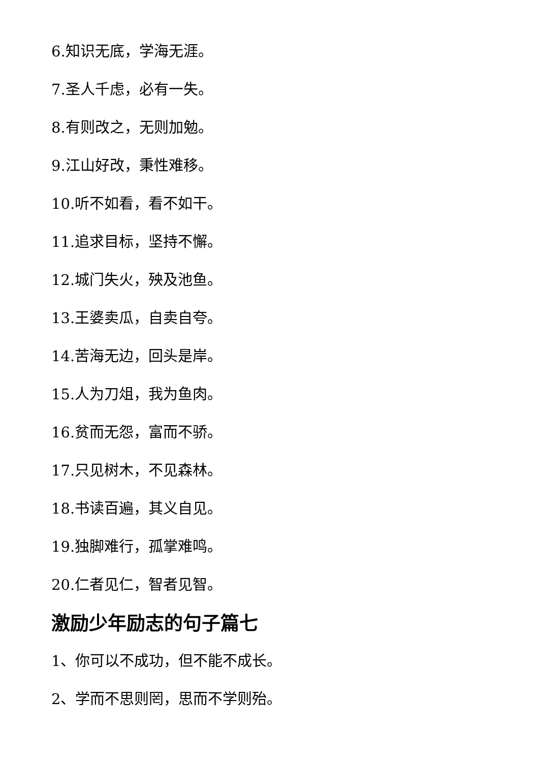6.知识无底，学海无涯。
7.圣人千虑，必有一失。
8.有则改之，无则加勉。
9.江山好改，秉性难移。
10.听不如看，看不如干。
11.追求目标，坚持不懈。
12.城门失火，殃及池鱼。
13.王婆卖瓜，自卖自夸。
14.苦海无边，回头是岸。
15.人为刀俎，我为鱼肉。
16.贫而无怨，富而不骄。
17.只见树木，不见森林。
18.书读百遍，其义自见。
19.独脚难行，孤掌难鸣。
20.仁者见仁，智者见智。
激励少年励志的句子篇七
1、你可以不成功，但不能不成长。
2、学而不思则罔，思而不学则殆。